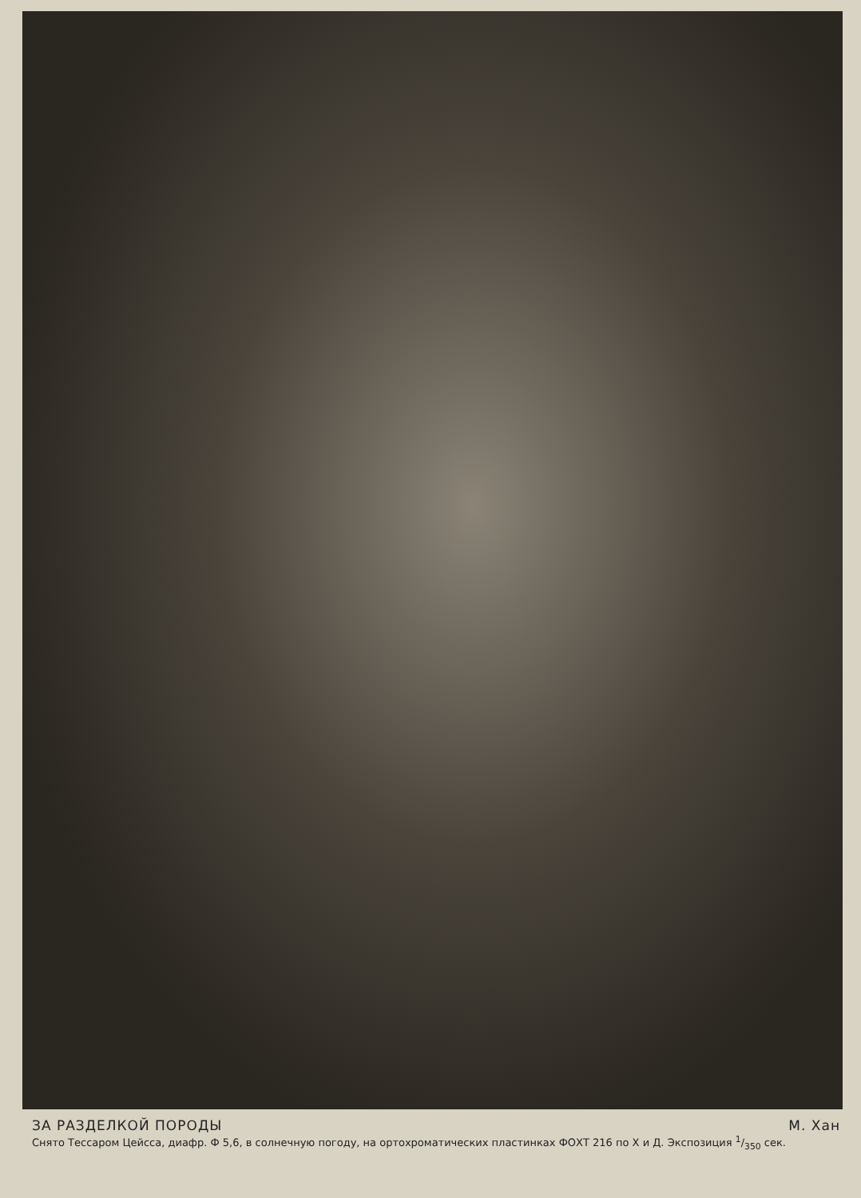ЗА РАЗДЕЛКОЙ ПОРОДЫ М. Хан
Снято Тессаром Цейсса, диафр. Ф 5,6, в солнечную погоду, на ортохроматических пластинках ФОХТ 216 по Х и Д. Экспозиция 1/350 сек.